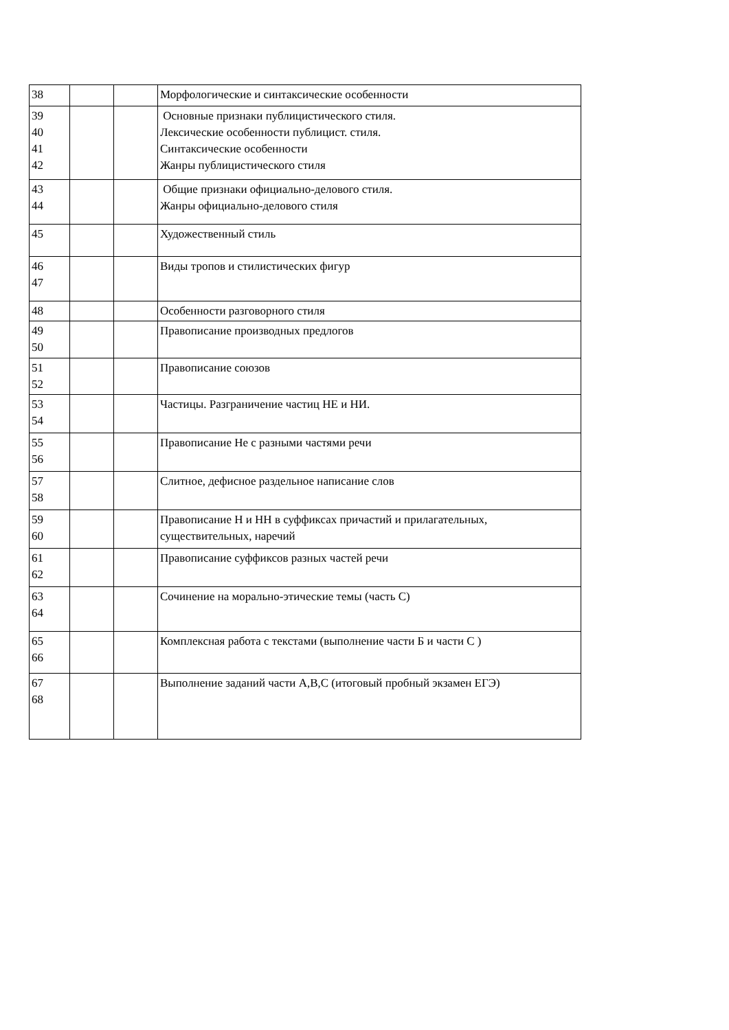| 38 | | | Морфологические и синтаксические особенности |
| 39 40 41 42 | | | Основные признаки публицистического стиля. Лексические особенности публицист. стиля. Синтаксические особенности Жанры публицистического стиля |
| 43 44 | | | Общие признаки официально-делового стиля. Жанры официально-делового стиля |
| 45 | | | Художественный стиль |
| 46 47 | | | Виды тропов и стилистических фигур |
| 48 | | | Особенности разговорного стиля |
| 49 50 | | | Правописание производных предлогов |
| 51 52 | | | Правописание союзов |
| 53 54 | | | Частицы. Разграничение частиц НЕ и НИ. |
| 55 56 | | | Правописание Не с разными частями речи |
| 57 58 | | | Слитное, дефисное раздельное написание слов |
| 59 60 | | | Правописание Н и НН в суффиксах причастий и прилагательных, существительных, наречий |
| 61 62 | | | Правописание суффиксов разных частей речи |
| 63 64 | | | Сочинение на морально-этические темы (часть С) |
| 65 66 | | | Комплексная работа с текстами (выполнение части Б и части С ) |
| 67 68 | | | Выполнение заданий части А,В,С (итоговый пробный экзамен ЕГЭ) |